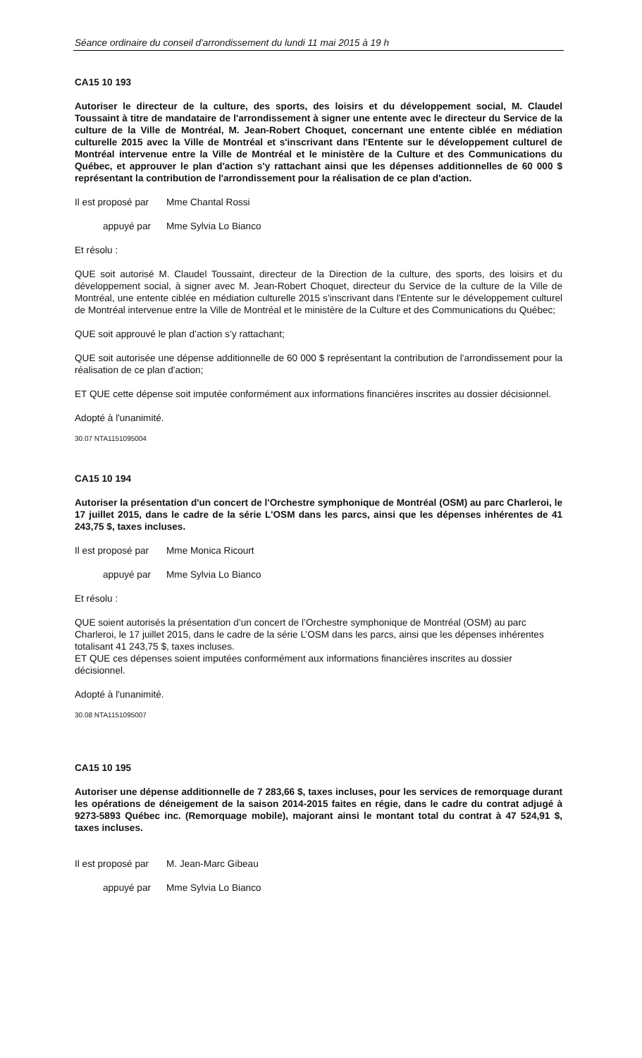Séance ordinaire du conseil d'arrondissement du lundi 11 mai 2015 à 19 h
CA15 10 193
Autoriser le directeur de la culture, des sports, des loisirs et du développement social, M. Claudel Toussaint à titre de mandataire de l'arrondissement à signer une entente avec le directeur du Service de la culture de la Ville de Montréal, M. Jean-Robert Choquet, concernant une entente ciblée en médiation culturelle 2015 avec la Ville de Montréal et s'inscrivant dans l'Entente sur le développement culturel de Montréal intervenue entre la Ville de Montréal et le ministère de la Culture et des Communications du Québec, et approuver le plan d'action s'y rattachant ainsi que les dépenses additionnelles de 60 000 $ représentant la contribution de l'arrondissement pour la réalisation de ce plan d'action.
Il est proposé par Mme Chantal Rossi
appuyé par Mme Sylvia Lo Bianco
Et résolu :
QUE soit autorisé M. Claudel Toussaint, directeur de la Direction de la culture, des sports, des loisirs et du développement social, à signer avec M. Jean-Robert Choquet, directeur du Service de la culture de la Ville de Montréal, une entente ciblée en médiation culturelle 2015 s'inscrivant dans l'Entente sur le développement culturel de Montréal intervenue entre la Ville de Montréal et le ministère de la Culture et des Communications du Québec;
QUE soit approuvé le plan d’action s’y rattachant;
QUE soit autorisée une dépense additionnelle de 60 000 $ représentant la contribution de l'arrondissement pour la réalisation de ce plan d'action;
ET QUE cette dépense soit imputée conformément aux informations financières inscrites au dossier décisionnel.
Adopté à l'unanimité.
30.07 NTA1151095004
CA15 10 194
Autoriser la présentation d'un concert de l'Orchestre symphonique de Montréal (OSM) au parc Charleroi, le 17 juillet 2015, dans le cadre de la série L'OSM dans les parcs, ainsi que les dépenses inhérentes de 41 243,75 $, taxes incluses.
Il est proposé par Mme Monica Ricourt
appuyé par Mme Sylvia Lo Bianco
Et résolu :
QUE soient autorisés la présentation d’un concert de l’Orchestre symphonique de Montréal (OSM) au parc Charleroi, le 17 juillet 2015, dans le cadre de la série L’OSM dans les parcs, ainsi que les dépenses inhérentes totalisant 41 243,75 $, taxes incluses.
ET QUE ces dépenses soient imputées conformément aux informations financières inscrites au dossier décisionnel.
Adopté à l'unanimité.
30.08 NTA1151095007
CA15 10 195
Autoriser une dépense additionnelle de 7 283,66 $, taxes incluses, pour les services de remorquage durant les opérations de déneigement de la saison 2014-2015 faites en régie, dans le cadre du contrat adjugé à 9273-5893 Québec inc. (Remorquage mobile), majorant ainsi le montant total du contrat à 47 524,91 $, taxes incluses.
Il est proposé par M. Jean-Marc Gibeau
appuyé par Mme Sylvia Lo Bianco